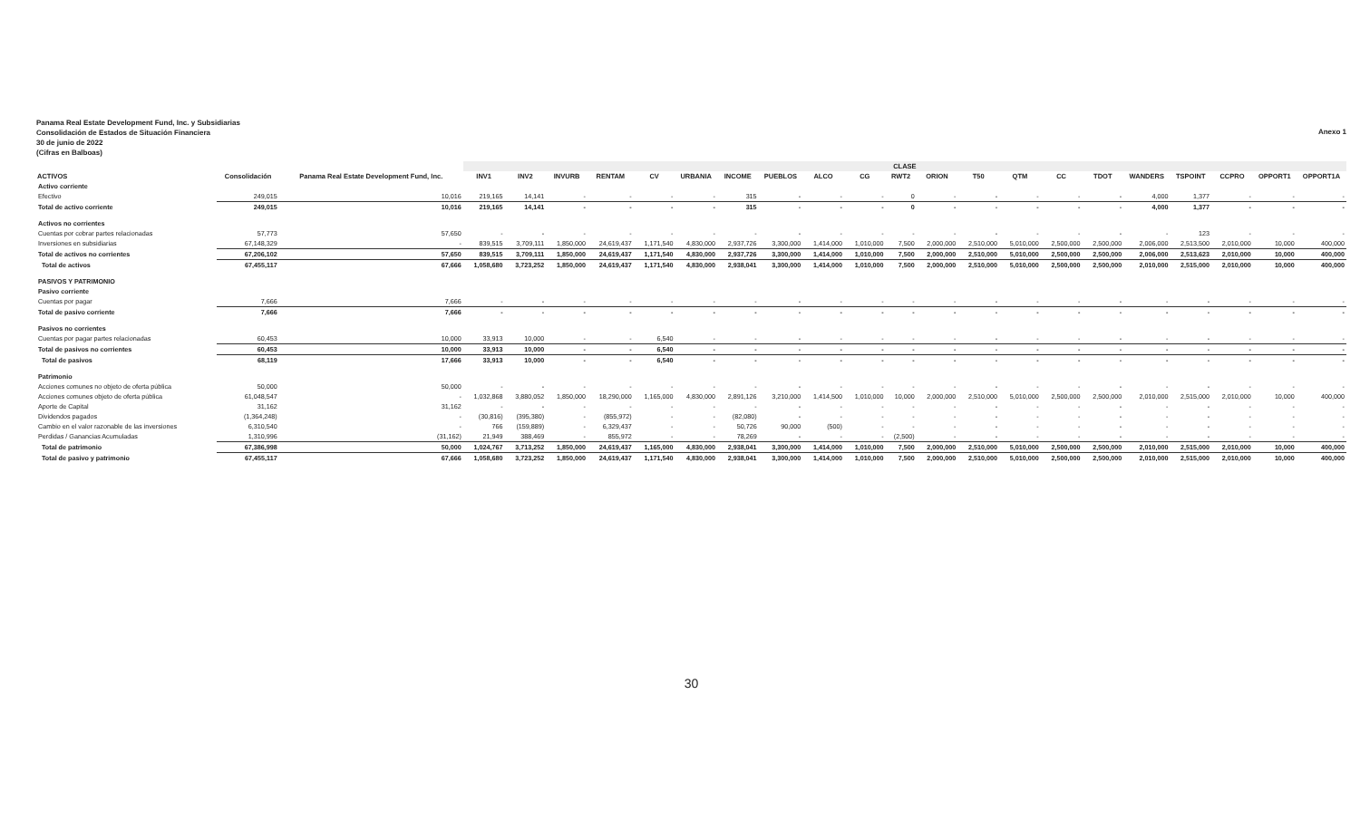Panama Real Estate Development Fund, Inc. y Subsidiarias
Consolidación de Estados de Situación Financiera
30 de junio de 2022
(Cifras en Balboas)
Anexo 1
| | | | CLASE | | | | | | | | | | | | | | | | | | | | |
| --- | --- | --- | --- | --- | --- | --- | --- | --- | --- | --- | --- | --- | --- | --- | --- | --- | --- | --- | --- | --- | --- | --- | --- |
| ACTIVOS | Consolidación | Panama Real Estate Development Fund, Inc. | INV1 | INV2 | INVURB | RENTAM | CV | URBANIA | INCOME | PUEBLOS | ALCO | CG | RWT2 | ORION | T50 | QTM | CC | TDOT | WANDERS | TSPOINT | CCPRO | OPPORT1 | OPPORT1A |
| Activo corriente | | | | | | | | | | | | | | | | | | | | | | | |
| Efectivo | 249,015 | 10,016 | 219,165 | 14,141 | - | - | - | - | 315 | - | - | - | 0 | - | - | - | - | - | 4,000 | 1,377 | - | - | - |
| Total de activo corriente | 249,015 | 10,016 | 219,165 | 14,141 | - | - | - | - | 315 | - | - | - | 0 | - | - | - | - | - | 4,000 | 1,377 | - | - | - |
| Activos no corrientes | | | | | | | | | | | | | | | | | | | | | | | |
| Cuentas por cobrar partes relacionadas | 57,773 | 57,650 | - | - | - | - | - | - | - | - | - | - | - | - | - | - | - | - | - | 123 | - | - | - |
| Inversiones en subsidiarias | 67,148,329 | - | 839,515 | 3,709,111 | 1,850,000 | 24,619,437 | 1,171,540 | 4,830,000 | 2,937,726 | 3,300,000 | 1,414,000 | 1,010,000 | 7,500 | 2,000,000 | 2,510,000 | 5,010,000 | 2,500,000 | 2,500,000 | 2,006,000 | 2,513,500 | 2,010,000 | 10,000 | 400,000 |
| Total de activos no corrientes | 67,206,102 | 57,650 | 839,515 | 3,709,111 | 1,850,000 | 24,619,437 | 1,171,540 | 4,830,000 | 2,937,726 | 3,300,000 | 1,414,000 | 1,010,000 | 7,500 | 2,000,000 | 2,510,000 | 5,010,000 | 2,500,000 | 2,500,000 | 2,006,000 | 2,513,623 | 2,010,000 | 10,000 | 400,000 |
| Total de activos | 67,455,117 | 67,666 | 1,058,680 | 3,723,252 | 1,850,000 | 24,619,437 | 1,171,540 | 4,830,000 | 2,938,041 | 3,300,000 | 1,414,000 | 1,010,000 | 7,500 | 2,000,000 | 2,510,000 | 5,010,000 | 2,500,000 | 2,500,000 | 2,010,000 | 2,515,000 | 2,010,000 | 10,000 | 400,000 |
| PASIVOS Y PATRIMONIO | | | | | | | | | | | | | | | | | | | | | | | |
| Pasivo corriente | | | | | | | | | | | | | | | | | | | | | | | |
| Cuentas por pagar | 7,666 | 7,666 | - | - | - | - | - | - | - | - | - | - | - | - | - | - | - | - | - | - | - | - | - |
| Total de pasivo corriente | 7,666 | 7,666 | - | - | - | - | - | - | - | - | - | - | - | - | - | - | - | - | - | - | - | - | - |
| Pasivos no corrientes | | | | | | | | | | | | | | | | | | | | | | | |
| Cuentas por pagar partes relacionadas | 60,453 | 10,000 | 33,913 | 10,000 | - | - | 6,540 | - | - | - | - | - | - | - | - | - | - | - | - | - | - | - | - |
| Total de pasivos no corrientes | 60,453 | 10,000 | 33,913 | 10,000 | - | - | 6,540 | - | - | - | - | - | - | - | - | - | - | - | - | - | - | - | - |
| Total de pasivos | 68,119 | 17,666 | 33,913 | 10,000 | - | - | 6,540 | - | - | - | - | - | - | - | - | - | - | - | - | - | - | - | - |
| Patrimonio | | | | | | | | | | | | | | | | | | | | | | | |
| Acciones comunes no objeto de oferta pública | 50,000 | 50,000 | - | - | - | - | - | - | - | - | - | - | - | - | - | - | - | - | - | - | - | - | - |
| Acciones comunes objeto de oferta pública | 61,048,547 | - | 1,032,868 | 3,880,052 | 1,850,000 | 18,290,000 | 1,165,000 | 4,830,000 | 2,891,126 | 3,210,000 | 1,414,500 | 1,010,000 | 10,000 | 2,000,000 | 2,510,000 | 5,010,000 | 2,500,000 | 2,500,000 | 2,010,000 | 2,515,000 | 2,010,000 | 10,000 | 400,000 |
| Aporte de Capital | 31,162 | 31,162 | - | - | - | - | - | - | - | - | - | - | - | - | - | - | - | - | - | - | - | - | - |
| Dividendos pagados | (1,364,248) | - | (30,816) | (395,380) | - | (855,972) | - | - | (82,080) | - | - | - | - | - | - | - | - | - | - | - | - | - | - |
| Cambio en el valor razonable de las inversiones | 6,310,540 | - | 766 | (159,889) | - | 6,329,437 | - | - | 50,726 | 90,000 | (500) | - | - | - | - | - | - | - | - | - | - | - | - |
| Perdidas / Ganancias Acumuladas | 1,310,996 | (31,162) | 21,949 | 388,469 | - | 855,972 | - | - | 78,269 | - | - | - | (2,500) | - | - | - | - | - | - | - | - | - | - |
| Total de patrimonio | 67,386,998 | 50,000 | 1,024,767 | 3,713,252 | 1,850,000 | 24,619,437 | 1,165,000 | 4,830,000 | 2,938,041 | 3,300,000 | 1,414,000 | 1,010,000 | 7,500 | 2,000,000 | 2,510,000 | 5,010,000 | 2,500,000 | 2,500,000 | 2,010,000 | 2,515,000 | 2,010,000 | 10,000 | 400,000 |
| Total de pasivo y patrimonio | 67,455,117 | 67,666 | 1,058,680 | 3,723,252 | 1,850,000 | 24,619,437 | 1,171,540 | 4,830,000 | 2,938,041 | 3,300,000 | 1,414,000 | 1,010,000 | 7,500 | 2,000,000 | 2,510,000 | 5,010,000 | 2,500,000 | 2,500,000 | 2,010,000 | 2,515,000 | 2,010,000 | 10,000 | 400,000 |
30